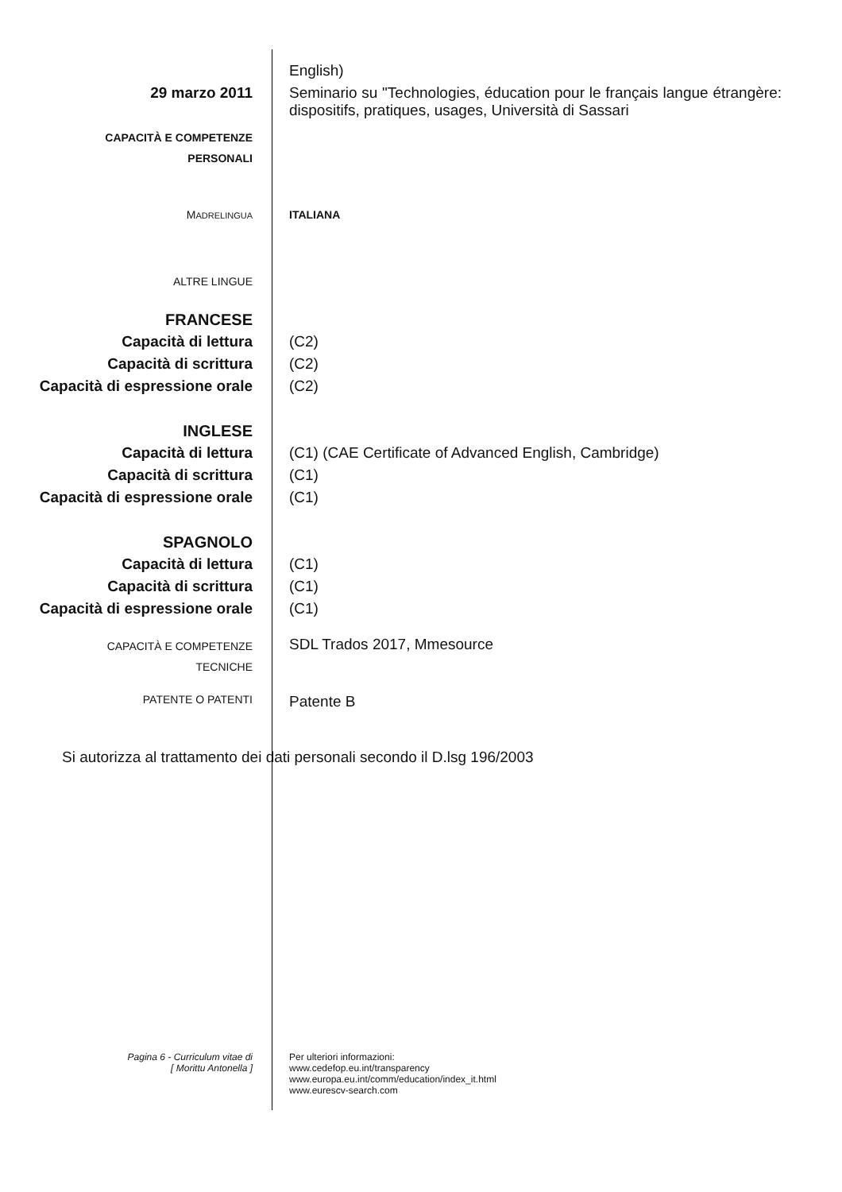English)
29 marzo 2011 Seminario su "Technologies, éducation pour le français langue étrangère: dispositifs, pratiques, usages, Università di Sassari
CAPACITÀ E COMPETENZE
PERSONALI
MADRELINGUA
ITALIANA
ALTRE LINGUE
FRANCESE
Capacità di lettura (C2)
Capacità di scrittura (C2)
Capacità di espressione orale
(C2)
INGLESE
Capacità di lettura (C1) (CAE Certificate of Advanced English, Cambridge)
Capacità di scrittura (C1)
Capacità di espressione orale
(C1)
SPAGNOLO
Capacità di lettura (C1)
Capacità di scrittura (C1)
Capacità di espressione orale
(C1)
CAPACITÀ E COMPETENZE
TECNICHE
SDL Trados 2017, Mmesource
PATENTE O PATENTI
Patente B
Si autorizza al trattamento dei dati personali secondo il D.lsg 196/2003
Pagina 6 - Curriculum vitae di
[ Morittu Antonella ]
Per ulteriori informazioni:
www.cedefop.eu.int/transparency
www.europa.eu.int/comm/education/index_it.html
www.eurescv-search.com